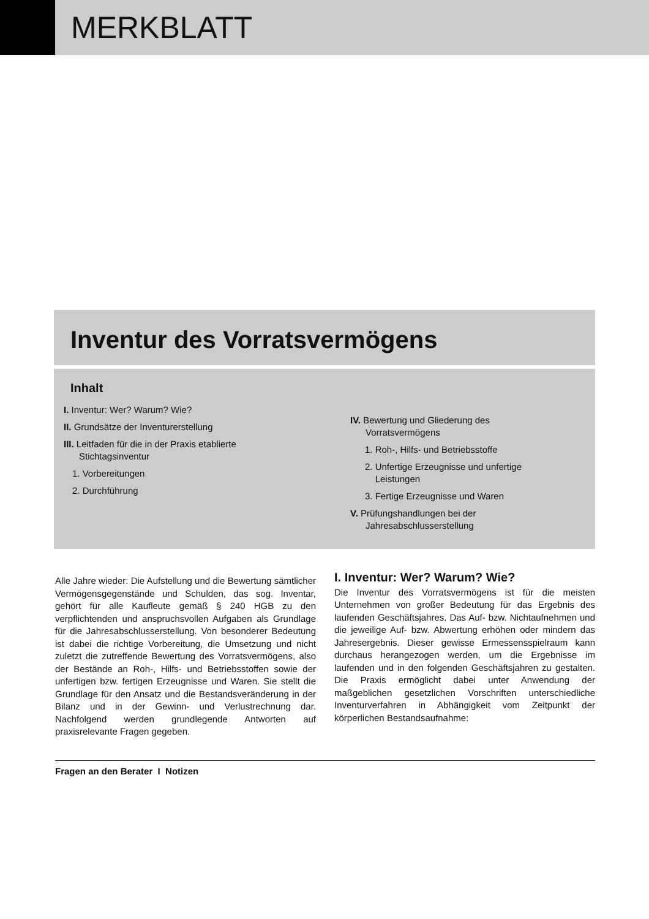MERKBLATT
Inventur des Vorratsvermögens
Inhalt
I. Inventur: Wer? Warum? Wie?
II. Grundsätze der Inventurerstellung
III. Leitfaden für die in der Praxis etablierte
Stichtagsinventur
1. Vorbereitungen
2. Durchführung
IV. Bewertung und Gliederung des
Vorratsvermögens
1. Roh-, Hilfs- und Betriebsstoffe
2. Unfertige Erzeugnisse und unfertige
Leistungen
3. Fertige Erzeugnisse und Waren
V. Prüfungshandlungen bei der
Jahresabschlusserstellung
Alle Jahre wieder: Die Aufstellung und die Bewertung sämtlicher Vermögensgegenstände und Schulden, das sog. Inventar, gehört für alle Kaufleute gemäß § 240 HGB zu den verpflichtenden und anspruchsvollen Aufgaben als Grundlage für die Jahresabschlusserstellung. Von besonderer Bedeutung ist dabei die richtige Vorbereitung, die Umsetzung und nicht zuletzt die zutreffende Bewertung des Vorratsvermögens, also der Bestände an Roh-, Hilfs- und Betriebsstoffen sowie der unfertigen bzw. fertigen Erzeugnisse und Waren. Sie stellt die Grundlage für den Ansatz und die Bestandsveränderung in der Bilanz und in der Gewinn- und Verlustrechnung dar. Nachfolgend werden grundlegende Antworten auf praxisrelevante Fragen gegeben.
I. Inventur: Wer? Warum? Wie?
Die Inventur des Vorratsvermögens ist für die meisten Unternehmen von großer Bedeutung für das Ergebnis des laufenden Geschäftsjahres. Das Auf- bzw. Nichtaufnehmen und die jeweilige Auf- bzw. Abwertung erhöhen oder mindern das Jahresergebnis. Dieser gewisse Ermessensspielraum kann durchaus herangezogen werden, um die Ergebnisse im laufenden und in den folgenden Geschäftsjahren zu gestalten. Die Praxis ermöglicht dabei unter Anwendung der maßgeblichen gesetzlichen Vorschriften unterschiedliche Inventurverfahren in Abhängigkeit vom Zeitpunkt der körperlichen Bestandsaufnahme:
Fragen an den Berater I Notizen